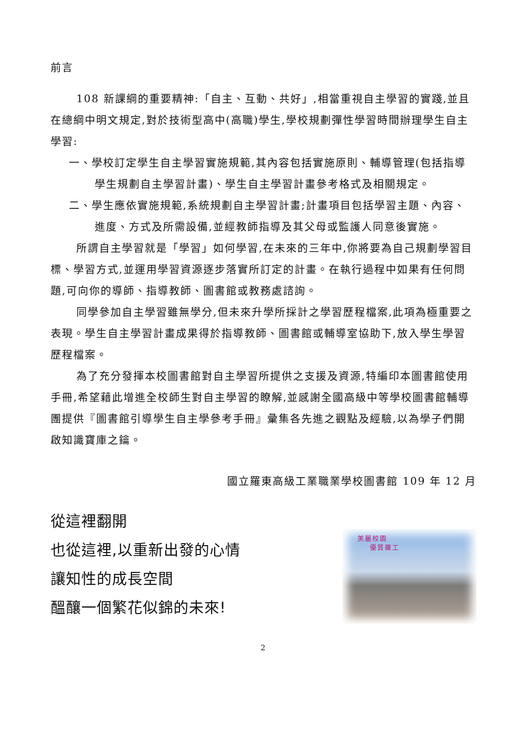前言
108 新課綱的重要精神:「自主、互動、共好」,相當重視自主學習的實踐,並且在總綱中明文規定,對於技術型高中(高職)學生,學校規劃彈性學習時間辦理學生自主學習:
一、學校訂定學生自主學習實施規範,其內容包括實施原則、輔導管理(包括指導學生規劃自主學習計畫)、學生自主學習計畫參考格式及相關規定。
二、學生應依實施規範,系統規劃自主學習計畫;計畫項目包括學習主題、內容、進度、方式及所需設備,並經教師指導及其父母或監護人同意後實施。
所謂自主學習就是「學習」如何學習,在未來的三年中,你將要為自己規劃學習目標、學習方式,並運用學習資源逐步落實所訂定的計畫。在執行過程中如果有任何問題,可向你的導師、指導教師、圖書館或教務處諮詢。
同學參加自主學習雖無學分,但未來升學所採計之學習歷程檔案,此項為極重要之表現。學生自主學習計畫成果得於指導教師、圖書館或輔導室協助下,放入學生學習歷程檔案。
為了充分發揮本校圖書館對自主學習所提供之支援及資源,特編印本圖書館使用手冊,希望藉此增進全校師生對自主學習的瞭解,並感謝全國高級中等學校圖書館輔導團提供『圖書館引導學生自主學參考手冊』彙集各先進之觀點及經驗,以為學子們開啟知識寶庫之鑰。
國立羅東高級工業職業學校圖書館 109 年 12 月
從這裡翻開
也從這裡,以重新出發的心情
讓知性的成長空間
醞釀一個繁花似錦的未來!
美麗校園
優質羅工
2